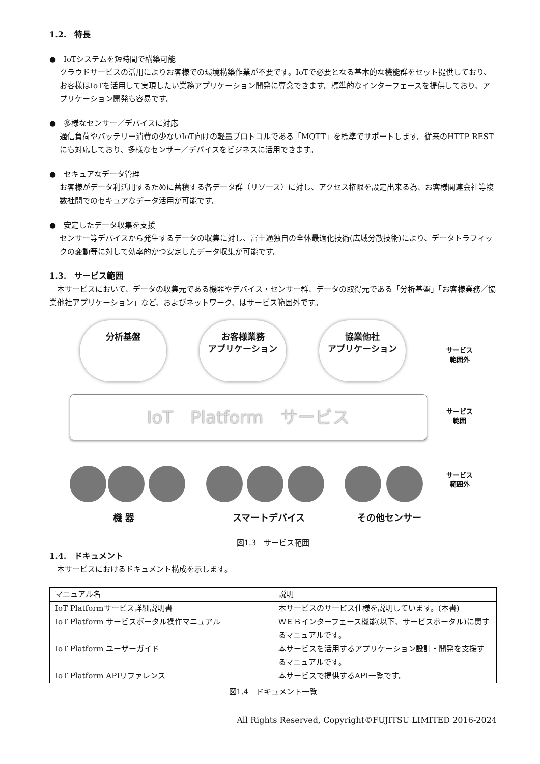1.2.　特長
●　IoTシステムを短時間で構築可能
クラウドサービスの活用によりお客様での環境構築作業が不要です。IoTで必要となる基本的な機能群をセット提供しており、お客様はIoTを活用して実現したい業務アプリケーション開発に専念できます。標準的なインターフェースを提供しており、アプリケーション開発も容易です。
●　多様なセンサー／デバイスに対応
通信負荷やバッテリー消費の少ないIoT向けの軽量プロトコルである「MQTT」を標準でサポートします。従来のHTTP RESTにも対応しており、多様なセンサー／デバイスをビジネスに活用できます。
●　セキュアなデータ管理
お客様がデータ利活用するために蓄積する各データ群（リソース）に対し、アクセス権限を設定出来る為、お客様関連会社等複数社間でのセキュアなデータ活用が可能です。
●　安定したデータ収集を支援
センサー等デバイスから発生するデータの収集に対し、富士通独自の全体最適化技術(広域分散技術)により、データトラフィックの変動等に対して効率的かつ安定したデータ収集が可能です。
1.3.　サービス範囲
本サービスにおいて、データの収集元である機器やデバイス・センサー群、データの取得元である「分析基盤」「お客様業務／協業他社アプリケーション」など、およびネットワーク、はサービス範囲外です。
分析基盤
お客様業務
アプリケーション
協業他社
アプリケーション
サービス
範囲外
IoT　Platform　サービス
サービス
範囲
サービス
範囲外
機 器 スマートデバイス その他センサー
図1.3　サービス範囲
1.4.　ドキュメント
本サービスにおけるドキュメント構成を示します。
| マニュアル名 | 説明 |
| --- | --- |
| IoT Platformサービス詳細説明書 | 本サービスのサービス仕様を説明しています。(本書) |
| IoT Platform サービスポータル操作マニュアル | ＷＥＢインターフェース機能(以下、サービスポータル)に関するマニュアルです。 |
| IoT Platform ユーザーガイド | 本サービスを活用するアプリケーション設計・開発を支援するマニュアルです。 |
| IoT Platform APIリファレンス | 本サービスで提供するAPI一覧です。 |
図1.4　ドキュメント一覧
All Rights Reserved, Copyright©FUJITSU LIMITED 2016-2024